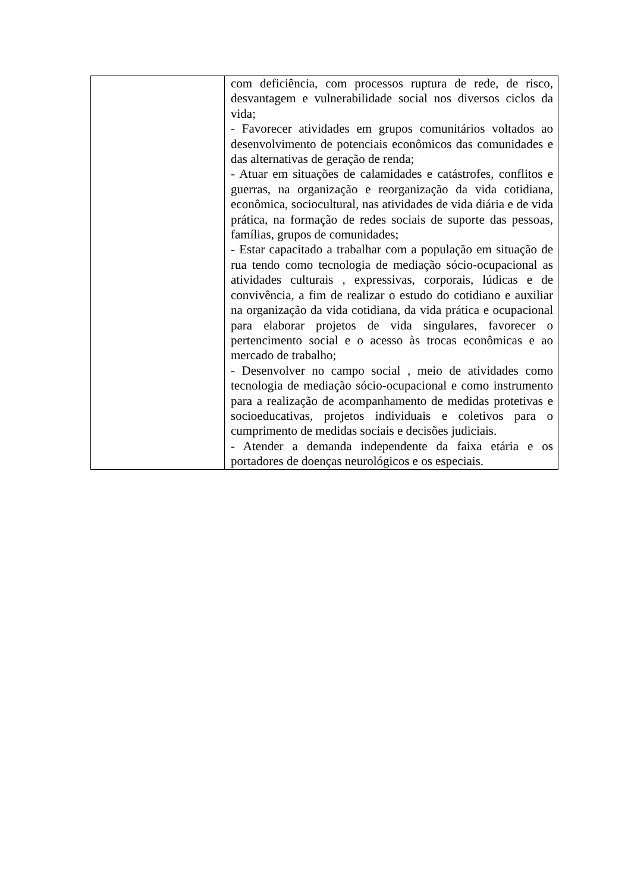| | com deficiência, com processos ruptura de rede, de risco, desvantagem e vulnerabilidade social nos diversos ciclos da vida; - Favorecer atividades em grupos comunitários voltados ao desenvolvimento de potenciais econômicos das comunidades e das alternativas de geração de renda; - Atuar em situações de calamidades e catástrofes, conflitos e guerras, na organização e reorganização da vida cotidiana, econômica, sociocultural, nas atividades de vida diária e de vida prática, na formação de redes sociais de suporte das pessoas, famílias, grupos de comunidades; - Estar capacitado a trabalhar com a população em situação de rua tendo como tecnologia de mediação sócio-ocupacional as atividades culturais , expressivas, corporais, lúdicas e de convivência, a fim de realizar o estudo do cotidiano e auxiliar na organização da vida cotidiana, da vida prática e ocupacional para elaborar projetos de vida singulares, favorecer o pertencimento social e o acesso às trocas econômicas e ao mercado de trabalho; - Desenvolver no campo social , meio de atividades como tecnologia de mediação sócio-ocupacional e como instrumento para a realização de acompanhamento de medidas protetivas e socioeducativas, projetos individuais e coletivos para o cumprimento de medidas sociais e decisões judiciais. - Atender a demanda independente da faixa etária e os portadores de doenças neurológicos e os especiais. |